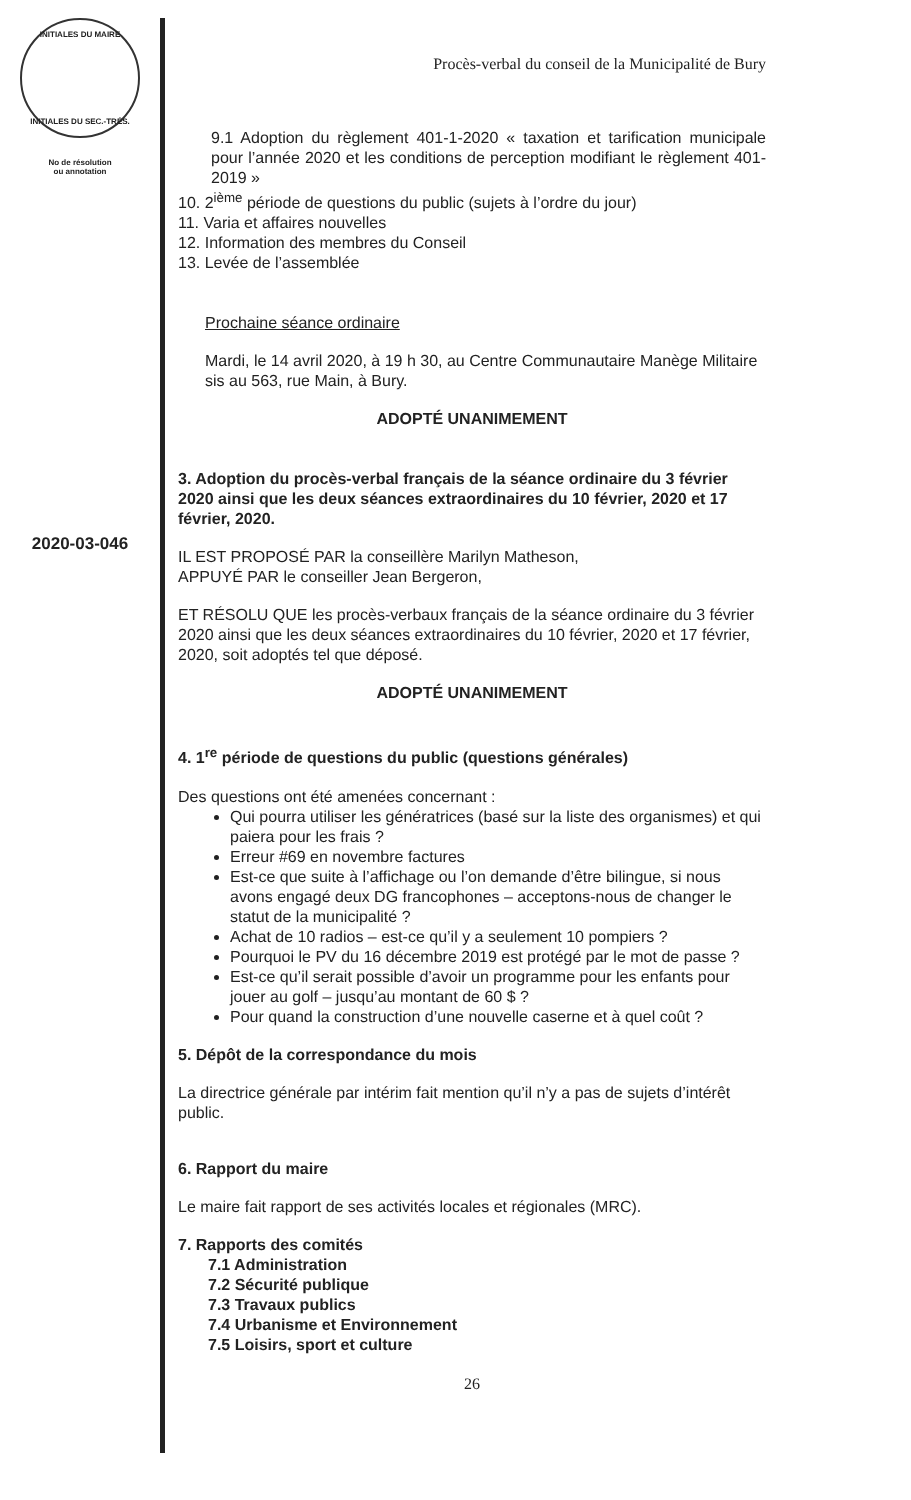INITIALES DU MAIRE
INITIALES DU SEC.-TRÉS.
No de résolution
ou annotation
2020-03-046
Procès-verbal du conseil de la Municipalité de Bury
9.1 Adoption du règlement 401-1-2020 « taxation et tarification municipale pour l’année 2020 et les conditions de perception modifiant le règlement 401-2019 »
10. 2<sup>ième</sup> période de questions du public (sujets à l’ordre du jour)
11. Varia et affaires nouvelles
12. Information des membres du Conseil
13. Levée de l’assemblée
Prochaine séance ordinaire
Mardi, le 14 avril 2020, à 19 h 30, au Centre Communautaire Manège Militaire sis au 563, rue Main, à Bury.
ADOPTÉ UNANIMEMENT
3. Adoption du procès-verbal français de la séance ordinaire du 3 février 2020 ainsi que les deux séances extraordinaires du 10 février, 2020 et 17 février, 2020.
IL EST PROPOSÉ PAR la conseillère Marilyn Matheson,
APPUYÉ PAR le conseiller Jean Bergeron,
ET RÉSOLU QUE les procès-verbaux français de la séance ordinaire du 3 février 2020 ainsi que les deux séances extraordinaires du 10 février, 2020 et 17 février, 2020, soit adoptés tel que déposé.
ADOPTÉ UNANIMEMENT
4. 1<sup>re</sup> période de questions du public (questions générales)
Des questions ont été amenées concernant :
Qui pourra utiliser les génératrices (basé sur la liste des organismes) et qui paiera pour les frais ?
Erreur #69 en novembre factures
Est-ce que suite à l’affichage ou l’on demande d’être bilingue, si nous avons engagé deux DG francophones – acceptons-nous de changer le statut de la municipalité ?
Achat de 10 radios – est-ce qu’il y a seulement 10 pompiers ?
Pourquoi le PV du 16 décembre 2019 est protégé par le mot de passe ?
Est-ce qu’il serait possible d’avoir un programme pour les enfants pour jouer au golf – jusqu’au montant de 60 $ ?
Pour quand la construction d’une nouvelle caserne et à quel coût ?
5. Dépôt de la correspondance du mois
La directrice générale par intérim fait mention qu’il n’y a pas de sujets d’intérêt public.
6. Rapport du maire
Le maire fait rapport de ses activités locales et régionales (MRC).
7. Rapports des comités
7.1 Administration
7.2 Sécurité publique
7.3 Travaux publics
7.4 Urbanisme et Environnement
7.5 Loisirs, sport et culture
26